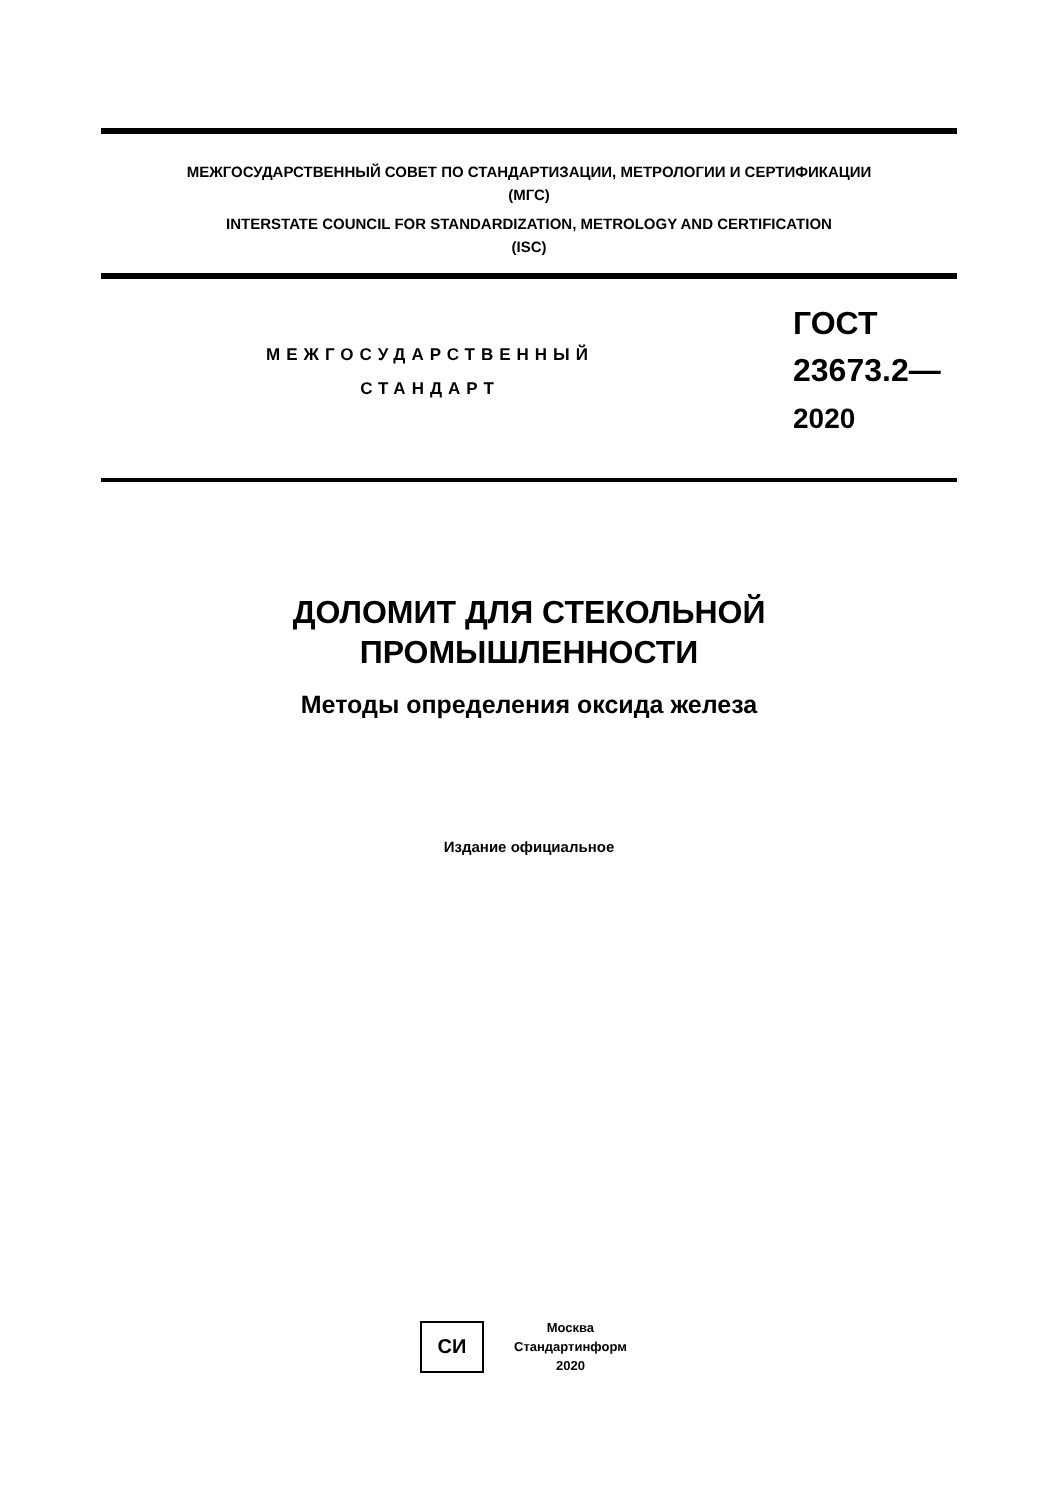МЕЖГОСУДАРСТВЕННЫЙ СОВЕТ ПО СТАНДАРТИЗАЦИИ, МЕТРОЛОГИИ И СЕРТИФИКАЦИИ
(МГС)
INTERSTATE COUNCIL FOR STANDARDIZATION, METROLOGY AND CERTIFICATION
(ISC)
МЕЖГОСУДАРСТВЕННЫЙ
СТАНДАРТ
ГОСТ
23673.2—
2020
ДОЛОМИТ ДЛЯ СТЕКОЛЬНОЙ
ПРОМЫШЛЕННОСТИ
Методы определения оксида железа
Издание официальное
СИ
Москва
Стандартинформ
2020